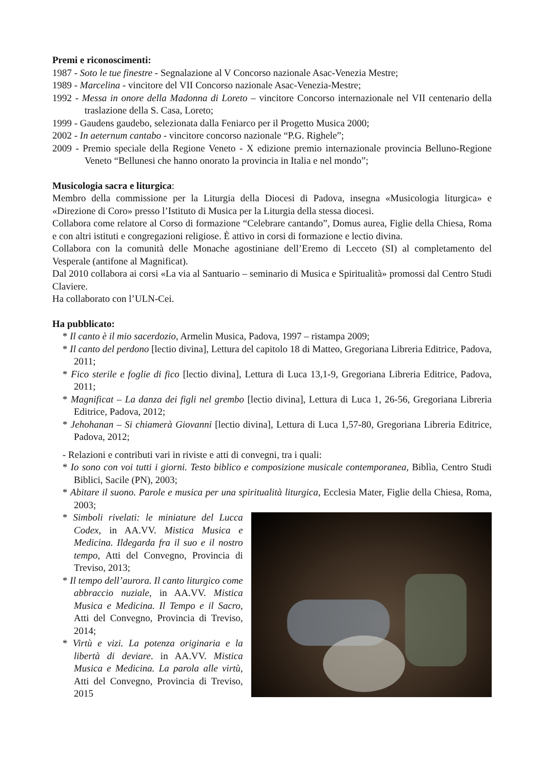Premi e riconoscimenti:
1987 - Soto le tue finestre - Segnalazione al V Concorso nazionale Asac-Venezia Mestre;
1989 - Marcelina - vincitore del VII Concorso nazionale Asac-Venezia-Mestre;
1992 - Messa in onore della Madonna di Loreto – vincitore Concorso internazionale nel VII centenario della traslazione della S. Casa, Loreto;
1999 - Gaudens gaudebo, selezionata dalla Feniarco per il Progetto Musica 2000;
2002 - In aeternum cantabo - vincitore concorso nazionale “P.G. Righele”;
2009 - Premio speciale della Regione Veneto - X edizione premio internazionale provincia Belluno-Regione Veneto “Bellunesi che hanno onorato la provincia in Italia e nel mondo”;
Musicologia sacra e liturgica:
Membro della commissione per la Liturgia della Diocesi di Padova, insegna «Musicologia liturgica» e «Direzione di Coro» presso l’Istituto di Musica per la Liturgia della stessa diocesi.
Collabora come relatore al Corso di formazione “Celebrare cantando”, Domus aurea, Figlie della Chiesa, Roma e con altri istituti e congregazioni religiose. È attivo in corsi di formazione e lectio divina.
Collabora con la comunità delle Monache agostiniane dell’Eremo di Lecceto (SI) al completamento del Vesperale (antifone al Magnificat).
Dal 2010 collabora ai corsi «La via al Santuario – seminario di Musica e Spiritualità» promossi dal Centro Studi Claviere.
Ha collaborato con l’ULN-Cei.
Ha pubblicato:
* Il canto è il mio sacerdozio, Armelin Musica, Padova, 1997 – ristampa 2009;
* Il canto del perdono [lectio divina], Lettura del capitolo 18 di Matteo, Gregoriana Libreria Editrice, Padova, 2011;
* Fico sterile e foglie di fico [lectio divina], Lettura di Luca 13,1-9, Gregoriana Libreria Editrice, Padova, 2011;
* Magnificat – La danza dei figli nel grembo [lectio divina], Lettura di Luca 1, 26-56, Gregoriana Libreria Editrice, Padova, 2012;
* Jehohanan – Si chiamerà Giovanni [lectio divina], Lettura di Luca 1,57-80, Gregoriana Libreria Editrice, Padova, 2012;
- Relazioni e contributi vari in riviste e atti di convegni, tra i quali:
* Io sono con voi tutti i giorni. Testo biblico e composizione musicale contemporanea, Biblìa, Centro Studi Biblici, Sacile (PN), 2003;
* Abitare il suono. Parole e musica per una spiritualità liturgica, Ecclesia Mater, Figlie della Chiesa, Roma, 2003;
* Simboli rivelati: le miniature del Lucca Codex, in AA.VV. Mistica Musica e Medicina. Ildegarda fra il suo e il nostro tempo, Atti del Convegno, Provincia di Treviso, 2013;
* Il tempo dell’aurora. Il canto liturgico come abbraccio nuziale, in AA.VV. Mistica Musica e Medicina. Il Tempo e il Sacro, Atti del Convegno, Provincia di Treviso, 2014;
* Virtù e vizi. La potenza originaria e la libertà di deviare. in AA.VV. Mistica Musica e Medicina. La parola alle virtù, Atti del Convegno, Provincia di Treviso, 2015